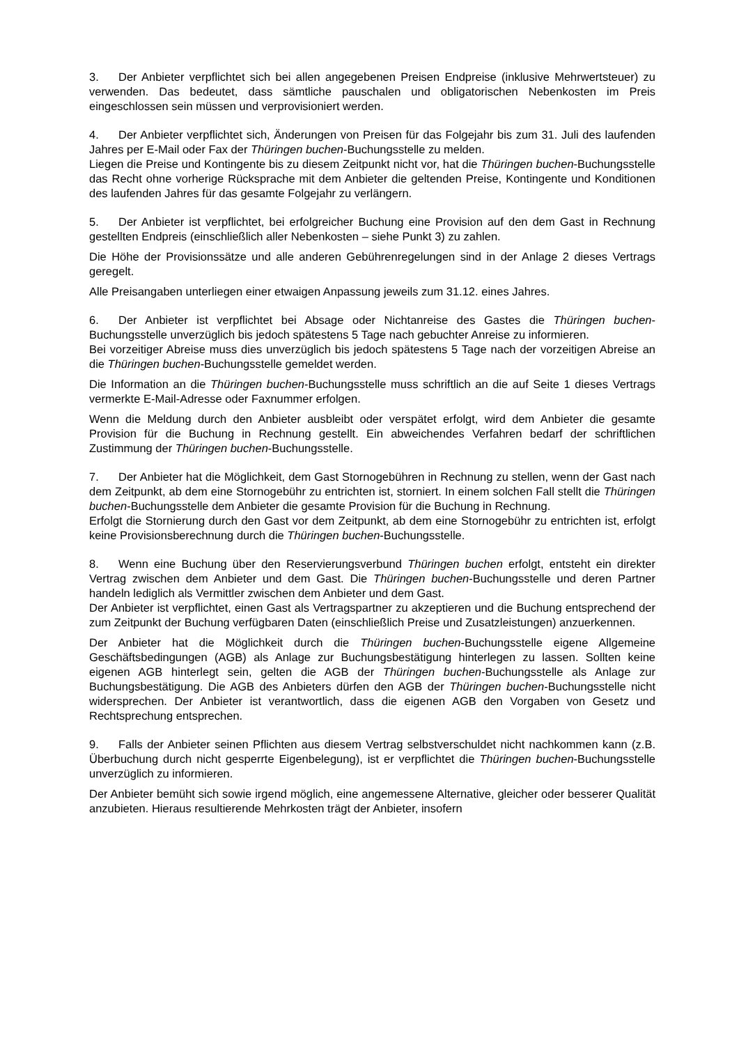3. Der Anbieter verpflichtet sich bei allen angegebenen Preisen Endpreise (inklusive Mehrwertsteuer) zu verwenden. Das bedeutet, dass sämtliche pauschalen und obligatorischen Nebenkosten im Preis eingeschlossen sein müssen und verprovisioniert werden.
4. Der Anbieter verpflichtet sich, Änderungen von Preisen für das Folgejahr bis zum 31. Juli des laufenden Jahres per E-Mail oder Fax der Thüringen buchen-Buchungsstelle zu melden.
Liegen die Preise und Kontingente bis zu diesem Zeitpunkt nicht vor, hat die Thüringen buchen-Buchungsstelle das Recht ohne vorherige Rücksprache mit dem Anbieter die geltenden Preise, Kontingente und Konditionen des laufenden Jahres für das gesamte Folgejahr zu verlängern.
5. Der Anbieter ist verpflichtet, bei erfolgreicher Buchung eine Provision auf den dem Gast in Rechnung gestellten Endpreis (einschließlich aller Nebenkosten – siehe Punkt 3) zu zahlen.
Die Höhe der Provisionssätze und alle anderen Gebührenregelungen sind in der Anlage 2 dieses Vertrags geregelt.
Alle Preisangaben unterliegen einer etwaigen Anpassung jeweils zum 31.12. eines Jahres.
6. Der Anbieter ist verpflichtet bei Absage oder Nichtanreise des Gastes die Thüringen buchen-Buchungsstelle unverzüglich bis jedoch spätestens 5 Tage nach gebuchter Anreise zu informieren.
Bei vorzeitiger Abreise muss dies unverzüglich bis jedoch spätestens 5 Tage nach der vorzeitigen Abreise an die Thüringen buchen-Buchungsstelle gemeldet werden.
Die Information an die Thüringen buchen-Buchungsstelle muss schriftlich an die auf Seite 1 dieses Vertrags vermerkte E-Mail-Adresse oder Faxnummer erfolgen.
Wenn die Meldung durch den Anbieter ausbleibt oder verspätet erfolgt, wird dem Anbieter die gesamte Provision für die Buchung in Rechnung gestellt. Ein abweichendes Verfahren bedarf der schriftlichen Zustimmung der Thüringen buchen-Buchungsstelle.
7. Der Anbieter hat die Möglichkeit, dem Gast Stornogebühren in Rechnung zu stellen, wenn der Gast nach dem Zeitpunkt, ab dem eine Stornogebühr zu entrichten ist, storniert. In einem solchen Fall stellt die Thüringen buchen-Buchungsstelle dem Anbieter die gesamte Provision für die Buchung in Rechnung.
Erfolgt die Stornierung durch den Gast vor dem Zeitpunkt, ab dem eine Stornogebühr zu entrichten ist, erfolgt keine Provisionsberechnung durch die Thüringen buchen-Buchungsstelle.
8. Wenn eine Buchung über den Reservierungsverbund Thüringen buchen erfolgt, entsteht ein direkter Vertrag zwischen dem Anbieter und dem Gast. Die Thüringen buchen-Buchungsstelle und deren Partner handeln lediglich als Vermittler zwischen dem Anbieter und dem Gast.
Der Anbieter ist verpflichtet, einen Gast als Vertragspartner zu akzeptieren und die Buchung entsprechend der zum Zeitpunkt der Buchung verfügbaren Daten (einschließlich Preise und Zusatzleistungen) anzuerkennen.
Der Anbieter hat die Möglichkeit durch die Thüringen buchen-Buchungsstelle eigene Allgemeine Geschäftsbedingungen (AGB) als Anlage zur Buchungsbestätigung hinterlegen zu lassen. Sollten keine eigenen AGB hinterlegt sein, gelten die AGB der Thüringen buchen-Buchungsstelle als Anlage zur Buchungsbestätigung. Die AGB des Anbieters dürfen den AGB der Thüringen buchen-Buchungsstelle nicht widersprechen. Der Anbieter ist verantwortlich, dass die eigenen AGB den Vorgaben von Gesetz und Rechtsprechung entsprechen.
9. Falls der Anbieter seinen Pflichten aus diesem Vertrag selbstverschuldet nicht nachkommen kann (z.B. Überbuchung durch nicht gesperrte Eigenbelegung), ist er verpflichtet die Thüringen buchen-Buchungsstelle unverzüglich zu informieren.
Der Anbieter bemüht sich sowie irgend möglich, eine angemessene Alternative, gleicher oder besserer Qualität anzubieten. Hieraus resultierende Mehrkosten trägt der Anbieter, insofern